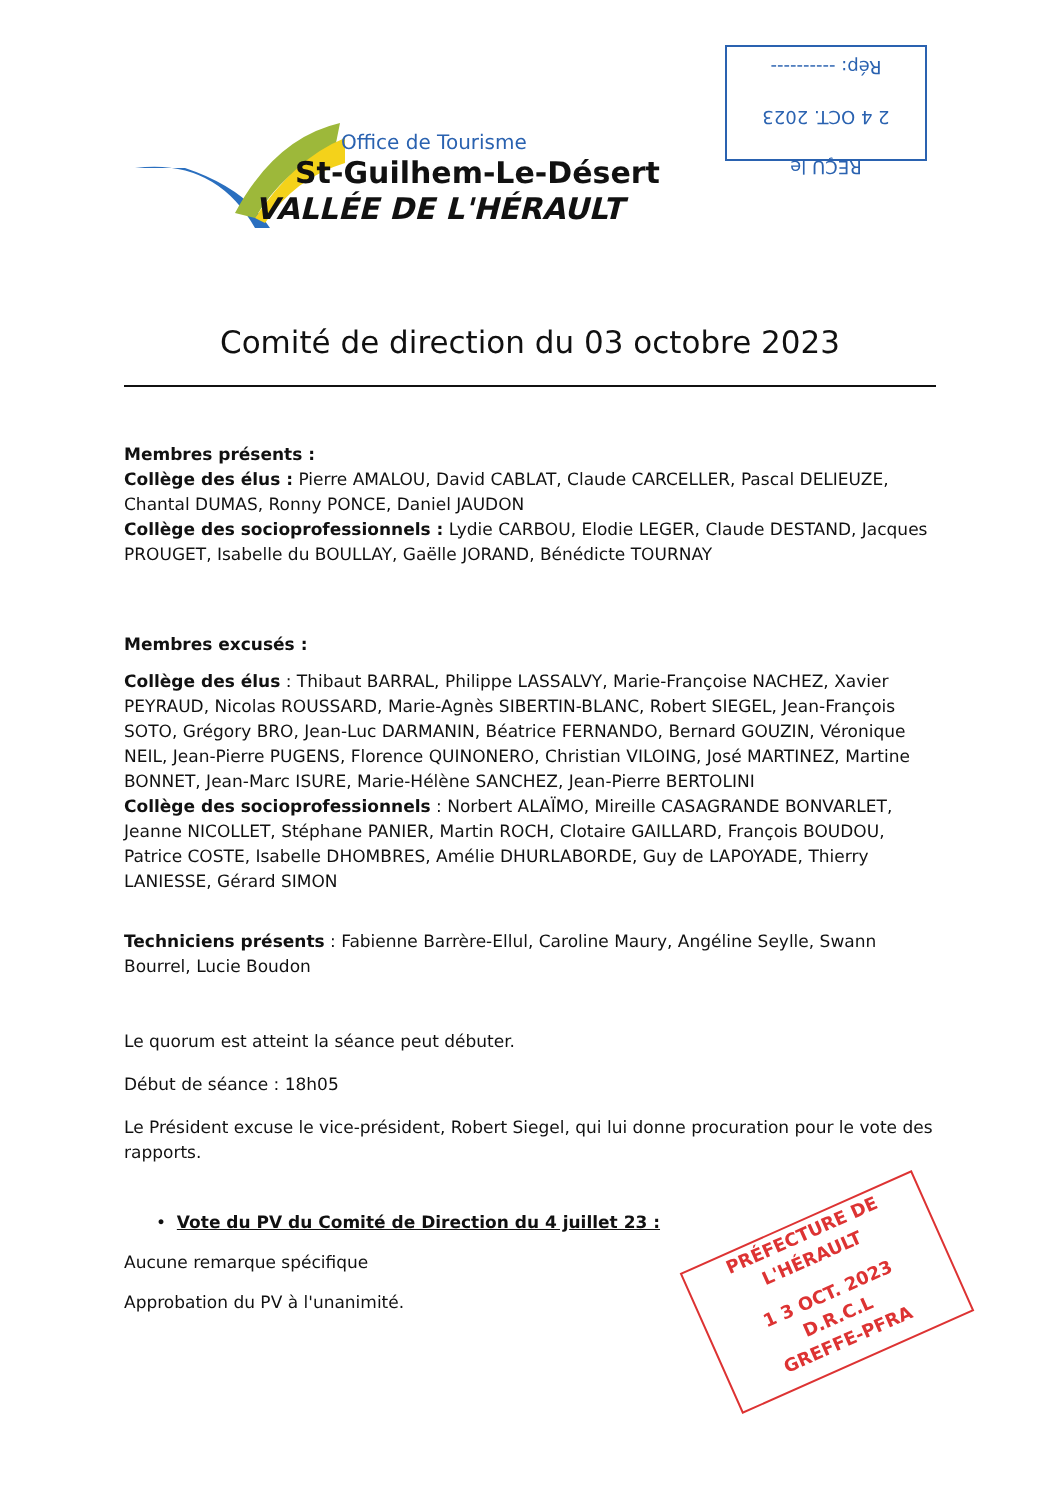Office de Tourisme
St-Guilhem-Le-Désert
VALLÉE DE L'HÉRAULT
REÇU le
2 4 OCT. 2023
Rép: ----------
PRÉFECTURE DE L'HÉRAULT
1 3 OCT. 2023
D.R.C.L
GREFFE-PFRA
Comité de direction du 03 octobre 2023
Membres présents :
Collège des élus : Pierre AMALOU, David CABLAT, Claude CARCELLER, Pascal DELIEUZE, Chantal DUMAS, Ronny PONCE, Daniel JAUDON
Collège des socioprofessionnels : Lydie CARBOU, Elodie LEGER, Claude DESTAND, Jacques PROUGET, Isabelle du BOULLAY, Gaëlle JORAND, Bénédicte TOURNAY
Membres excusés :
Collège des élus : Thibaut BARRAL, Philippe LASSALVY, Marie-Françoise NACHEZ, Xavier PEYRAUD, Nicolas ROUSSARD, Marie-Agnès SIBERTIN-BLANC, Robert SIEGEL, Jean-François SOTO, Grégory BRO, Jean-Luc DARMANIN, Béatrice FERNANDO, Bernard GOUZIN, Véronique NEIL, Jean-Pierre PUGENS, Florence QUINONERO, Christian VILOING, José MARTINEZ, Martine BONNET, Jean-Marc ISURE, Marie-Hélène SANCHEZ, Jean-Pierre BERTOLINI
Collège des socioprofessionnels : Norbert ALAÏMO, Mireille CASAGRANDE BONVARLET, Jeanne NICOLLET, Stéphane PANIER, Martin ROCH, Clotaire GAILLARD, François BOUDOU, Patrice COSTE, Isabelle DHOMBRES, Amélie DHURLABORDE, Guy de LAPOYADE, Thierry LANIESSE, Gérard SIMON
Techniciens présents : Fabienne Barrère-Ellul, Caroline Maury, Angéline Seylle, Swann Bourrel, Lucie Boudon
Le quorum est atteint la séance peut débuter.
Début de séance : 18h05
Le Président excuse le vice-président, Robert Siegel, qui lui donne procuration pour le vote des rapports.
• Vote du PV du Comité de Direction du 4 juillet 23 :
Aucune remarque spécifique
Approbation du PV à l'unanimité.